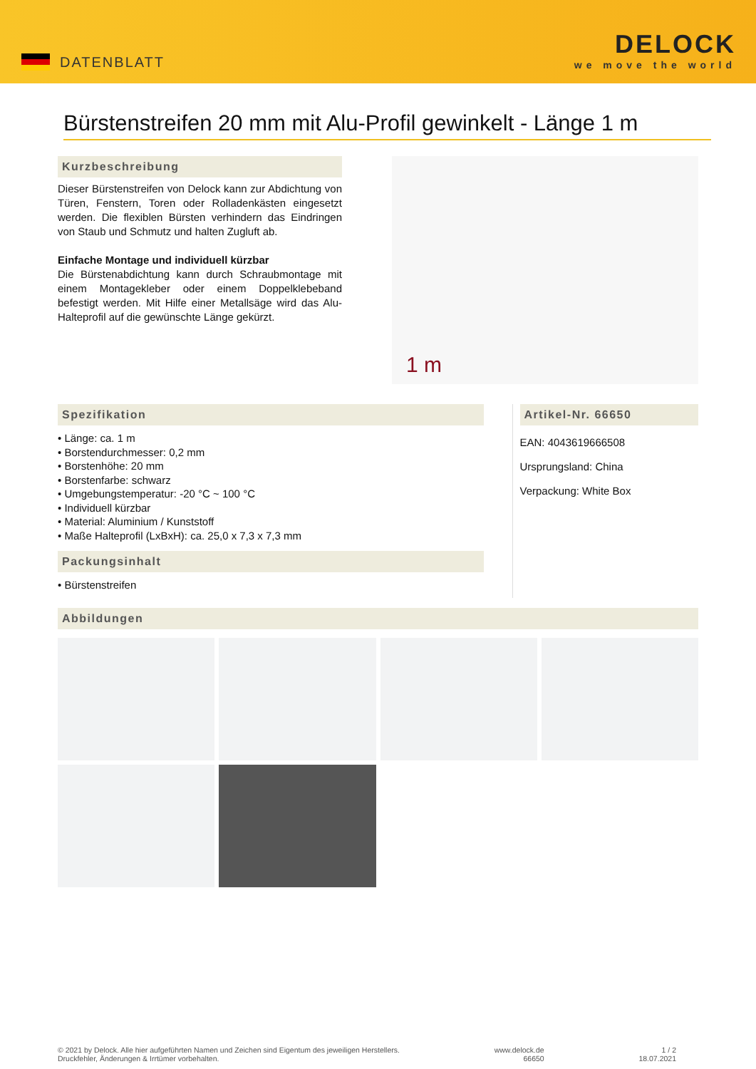DATENBLATT
DELOCK
we move the world
Bürstenstreifen 20 mm mit Alu-Profil gewinkelt - Länge 1 m
Kurzbeschreibung
Dieser Bürstenstreifen von Delock kann zur Abdichtung von Türen, Fenstern, Toren oder Rolladenkästen eingesetzt werden. Die flexiblen Bürsten verhindern das Eindringen von Staub und Schmutz und halten Zugluft ab.
Einfache Montage und individuell kürzbar
Die Bürstenabdichtung kann durch Schraubmontage mit einem Montagekleber oder einem Doppelklebeband befestigt werden. Mit Hilfe einer Metallsäge wird das Alu-Halteprofil auf die gewünschte Länge gekürzt.
1 m
Spezifikation
• Länge: ca. 1 m
• Borstendurchmesser: 0,2 mm
• Borstenhöhe: 20 mm
• Borstenfarbe: schwarz
• Umgebungstemperatur: -20 °C ~ 100 °C
• Individuell kürzbar
• Material: Aluminium / Kunststoff
• Maße Halteprofil (LxBxH): ca. 25,0 x 7,3 x 7,3 mm
Packungsinhalt
• Bürstenstreifen
Artikel-Nr. 66650
EAN: 4043619666508
Ursprungsland: China
Verpackung: White Box
Abbildungen
© 2021 by Delock. Alle hier aufgeführten Namen und Zeichen sind Eigentum des jeweiligen Herstellers.
Druckfehler, Änderungen & Irrtümer vorbehalten.
www.delock.de
66650
1 / 2
18.07.2021